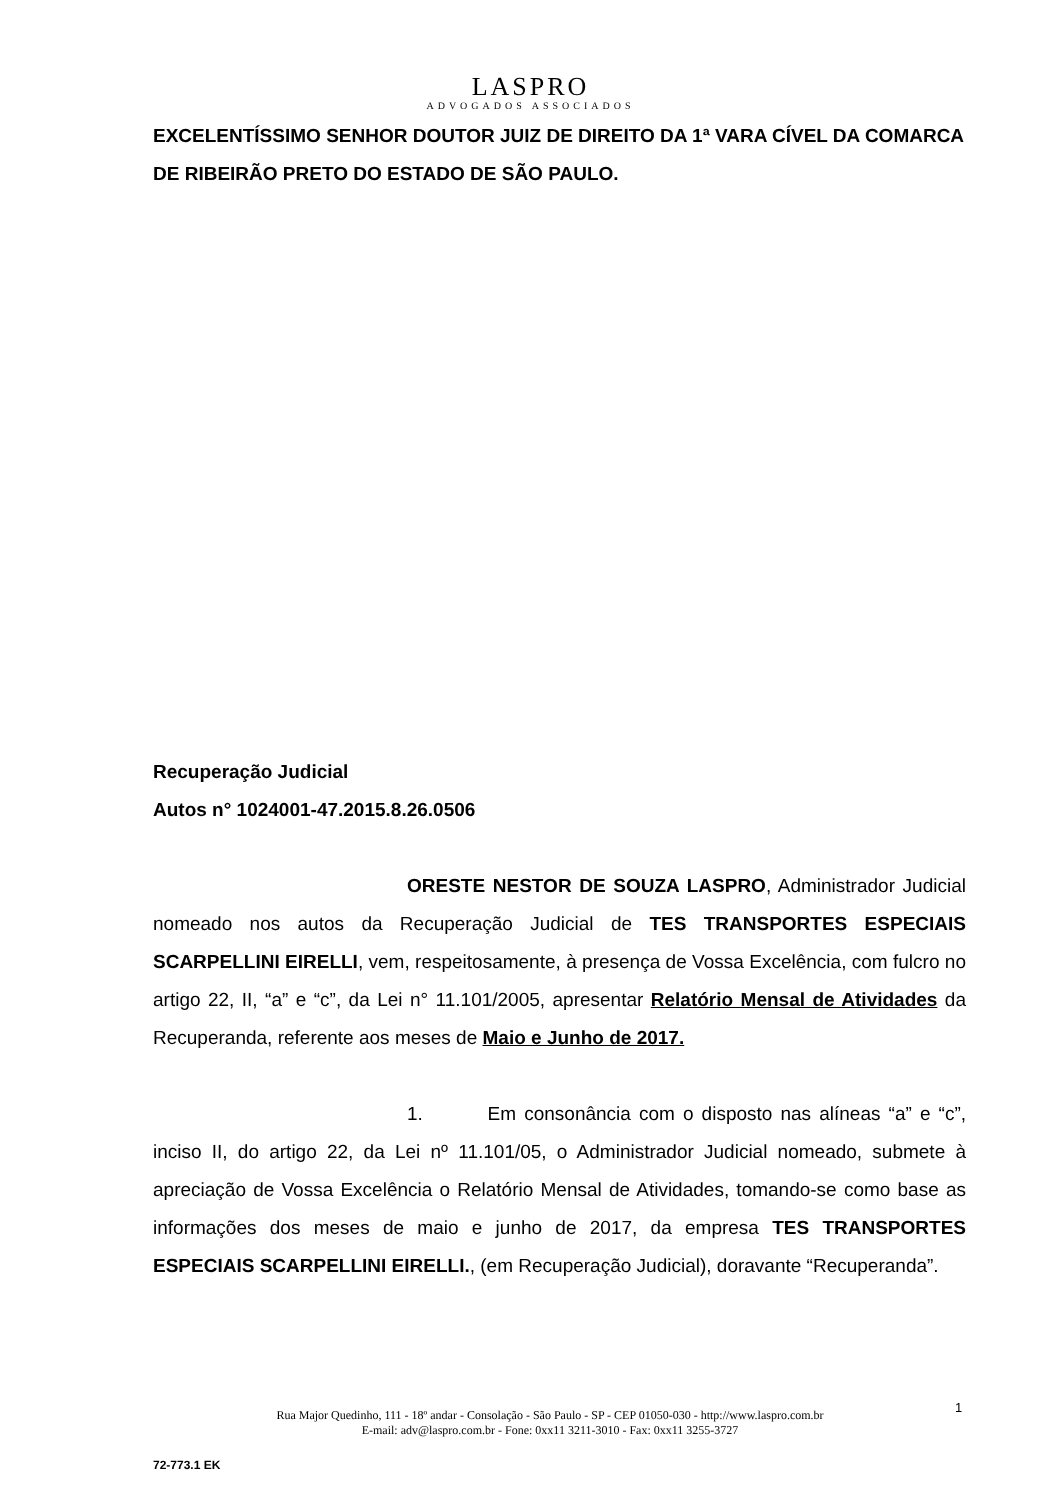LASPRO
ADVOGADOS ASSOCIADOS
EXCELENTÍSSIMO SENHOR DOUTOR JUIZ DE DIREITO DA 1ª VARA CÍVEL DA COMARCA DE RIBEIRÃO PRETO DO ESTADO DE SÃO PAULO.
Recuperação Judicial
Autos n° 1024001-47.2015.8.26.0506
ORESTE NESTOR DE SOUZA LASPRO, Administrador Judicial nomeado nos autos da Recuperação Judicial de TES TRANSPORTES ESPECIAIS SCARPELLINI EIRELLI, vem, respeitosamente, à presença de Vossa Excelência, com fulcro no artigo 22, II, “a” e “c”, da Lei n° 11.101/2005, apresentar Relatório Mensal de Atividades da Recuperanda, referente aos meses de Maio e Junho de 2017.
1. Em consonância com o disposto nas alíneas “a” e “c”, inciso II, do artigo 22, da Lei nº 11.101/05, o Administrador Judicial nomeado, submete à apreciação de Vossa Excelência o Relatório Mensal de Atividades, tomando-se como base as informações dos meses de maio e junho de 2017, da empresa TES TRANSPORTES ESPECIAIS SCARPELLINI EIRELLI., (em Recuperação Judicial), doravante “Recuperanda”.
Rua Major Quedinho, 111 - 18º andar - Consolação - São Paulo - SP - CEP 01050-030 - http://www.laspro.com.br
E-mail: adv@laspro.com.br - Fone: 0xx11 3211-3010 - Fax: 0xx11 3255-3727
1
72-773.1 EK